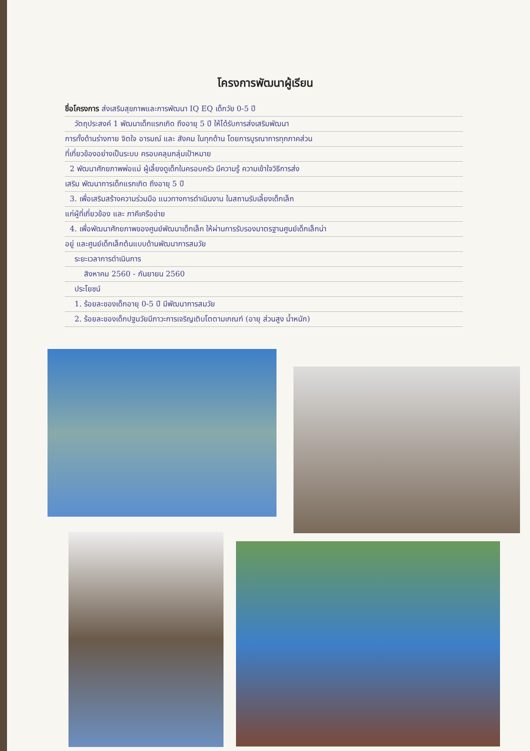โครงการพัฒนาผู้เรียน
ชื่อโครงการ ส่งเสริมสุขภาพและการพัฒนา IQ EQ เด็กวัย 0-5 ปี
วัตถุประสงค์ 1 พัฒนาเด็กแรกเกิด ถึงอายุ 5 ปี ให้ได้รับการส่งเสริมพัฒนา
การทั้งด้านร่างกาย จิตใจ อารมณ์ และ สังคม ในทุกด้าน โดยการบูรณาการทุกภาคส่วน
ที่เกี่ยวข้องอย่างเป็นระบบ ครอบคลุมกลุ่มเป้าหมาย
2 พัฒนาศักยภาพพ่อแม่ ผู้เลี้ยงดูเด็กในครอบครัว มีความรู้ ความเข้าใจวิธีการส่ง
เสริม พัฒนาการเด็กแรกเกิด ถึงอายุ 5 ปี
3. เพื่อเสริมสร้างความร่วมมือ แนวทางการดำเนินงาน ในสถานรับเลี้ยงเด็กเล็ก
แก่ผู้ที่เกี่ยวข้อง และ ภาคีเครือข่าย
4. เพื่อพัฒนาศักยภาพของศูนย์พัฒนาเด็กเล็ก ให้ผ่านการรับรองมาตรฐานศูนย์เด็กเล็กน่า
อยู่ และศูนย์เด็กเล็กต้นแบบด้านพัฒนาการสมวัย
ระยะเวลาการดำเนินการ
สิงหาคม 2560 - กันยายน 2560
ประโยชน์
1. ร้อยละของเด็กอายุ 0-5 ปี มีพัฒนาการสมวัย
2. ร้อยละของเด็กปฐมวัยมีภาวะการเจริญเติบโตตามเกณฑ์ (อายุ ส่วนสูง น้ำหนัก)